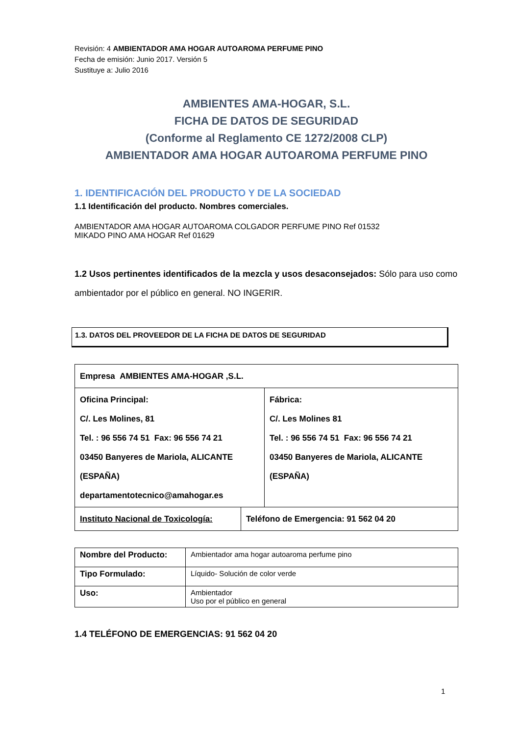Revisión: 4 AMBIENTADOR AMA HOGAR AUTOAROMA PERFUME PINO
Fecha de emisión: Junio 2017. Versión 5
Sustituye a: Julio 2016
AMBIENTES AMA-HOGAR, S.L.
FICHA DE DATOS DE SEGURIDAD
(Conforme al Reglamento CE 1272/2008 CLP)
AMBIENTADOR AMA HOGAR AUTOAROMA PERFUME PINO
1. IDENTIFICACIÓN DEL PRODUCTO Y DE LA SOCIEDAD
1.1 Identificación del producto. Nombres comerciales.
AMBIENTADOR AMA HOGAR AUTOAROMA COLGADOR PERFUME PINO Ref 01532
MIKADO PINO AMA HOGAR Ref 01629
1.2 Usos pertinentes identificados de la mezcla y usos desaconsejados: Sólo para uso como ambientador por el público en general. NO INGERIR.
1.3. DATOS DEL PROVEEDOR DE LA FICHA DE DATOS DE SEGURIDAD
| Empresa AMBIENTES AMA-HOGAR ,S.L. | | |
| Oficina Principal: C/. Les Molines, 81 Tel. : 96 556 74 51 Fax: 96 556 74 21 03450 Banyeres de Mariola, ALICANTE (ESPAÑA) departamentotecnico@amahogar.es | | Fábrica: C/. Les Molines 81 Tel. : 96 556 74 51 Fax: 96 556 74 21 03450 Banyeres de Mariola, ALICANTE (ESPAÑA) |
| Instituto Nacional de Toxicología: | Teléfono de Emergencia: 91 562 04 20 | |
| Nombre del Producto: | Ambientador ama hogar autoaroma perfume pino |
| Tipo Formulado: | Líquido- Solución de color verde |
| Uso: | Ambientador Uso por el público en general |
1.4 TELÉFONO DE EMERGENCIAS: 91 562 04 20
1